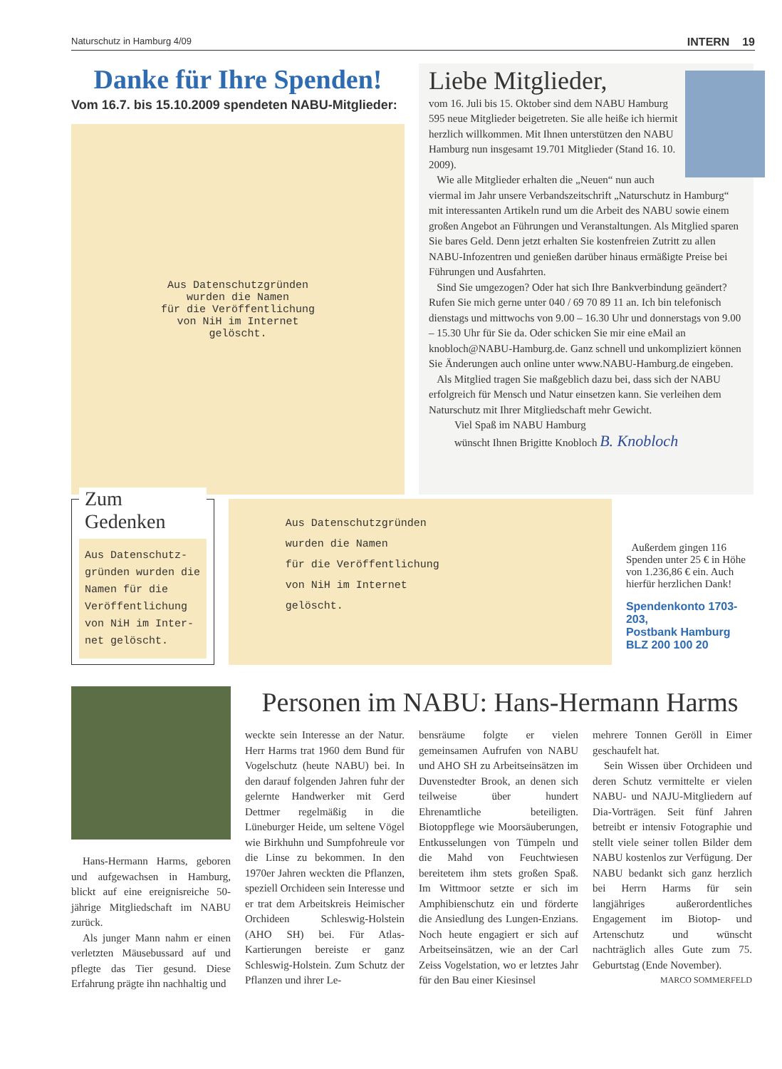Naturschutz in Hamburg 4/09 INTERN 19
Danke für Ihre Spenden!
Vom 16.7. bis 15.10.2009 spendeten NABU-Mitglieder:
Aus Datenschutzgründen
wurden die Namen
für die Veröffentlichung
von NiH im Internet
gelöscht.
Liebe Mitglieder,
vom 16. Juli bis 15. Oktober sind dem NABU Hamburg 595 neue Mitglieder beigetreten. Sie alle heiße ich hiermit herzlich willkommen. Mit Ihnen unterstützen den NABU Hamburg nun insgesamt 19.701 Mitglieder (Stand 16. 10. 2009).
Wie alle Mitglieder erhalten die „Neuen“ nun auch viermal im Jahr unsere Verbandszeitschrift „Naturschutz in Hamburg“ mit interessanten Artikeln rund um die Arbeit des NABU sowie einem großen Angebot an Führungen und Veranstaltungen. Als Mitglied sparen Sie bares Geld. Denn jetzt erhalten Sie kostenfreien Zutritt zu allen NABU-Infozentren und genießen darüber hinaus ermäßigte Preise bei Führungen und Ausfahrten.
Sind Sie umgezogen? Oder hat sich Ihre Bankverbindung geändert? Rufen Sie mich gerne unter 040 / 69 70 89 11 an. Ich bin telefonisch dienstags und mittwochs von 9.00 – 16.30 Uhr und donnerstags von 9.00 – 15.30 Uhr für Sie da. Oder schicken Sie mir eine eMail an knobloch@NABU-Hamburg.de. Ganz schnell und unkompliziert können Sie Änderungen auch online unter www.NABU-Hamburg.de eingeben.
Als Mitglied tragen Sie maßgeblich dazu bei, dass sich der NABU erfolgreich für Mensch und Natur einsetzen kann. Sie verleihen dem Naturschutz mit Ihrer Mitgliedschaft mehr Gewicht.
Viel Spaß im NABU Hamburg
wünscht Ihnen Brigitte Knobloch B. Knobloch
Zum Gedenken
Aus Datenschutz-gründen wurden die Namen für die Veröffentlichung von NiH im Inter-net gelöscht.
Aus Datenschutzgründen
wurden die Namen
für die Veröffentlichung
von NiH im Internet
gelöscht.
Außerdem gingen 116 Spenden unter 25 € in Höhe von 1.236,86 € ein. Auch hierfür herzlichen Dank!
Spendenkonto 1703-203,
Postbank Hamburg
BLZ 200 100 20
Hans-Hermann Harms, geboren und aufgewachsen in Hamburg, blickt auf eine ereignisreiche 50-jährige Mitgliedschaft im NABU zurück.
Als junger Mann nahm er einen verletzten Mäusebussard auf und pflegte das Tier gesund. Diese Erfahrung prägte ihn nachhaltig und
Personen im NABU: Hans-Hermann Harms
weckte sein Interesse an der Natur. Herr Harms trat 1960 dem Bund für Vogelschutz (heute NABU) bei. In den darauf folgenden Jahren fuhr der gelernte Handwerker mit Gerd Dettmer regelmäßig in die Lüneburger Heide, um seltene Vögel wie Birkhuhn und Sumpfohreule vor die Linse zu bekommen. In den 1970er Jahren weckten die Pflanzen, speziell Orchideen sein Interesse und er trat dem Arbeitskreis Heimischer Orchideen Schleswig-Holstein (AHO SH) bei. Für Atlas-Kartierungen bereiste er ganz Schleswig-Holstein. Zum Schutz der Pflanzen und ihrer Le-
bensräume folgte er vielen gemeinsamen Aufrufen von NABU und AHO SH zu Arbeitseinsätzen im Duvenstedter Brook, an denen sich teilweise über hundert Ehrenamtliche beteiligten. Biotoppflege wie Moorsäuberungen, Entkusselungen von Tümpeln und die Mahd von Feuchtwiesen bereitetem ihm stets großen Spaß. Im Wittmoor setzte er sich im Amphibienschutz ein und förderte die Ansiedlung des Lungen-Enzians. Noch heute engagiert er sich auf Arbeitseinsätzen, wie an der Carl Zeiss Vogelstation, wo er letztes Jahr für den Bau einer Kiesinsel
mehrere Tonnen Geröll in Eimer geschaufelt hat.
Sein Wissen über Orchideen und deren Schutz vermittelte er vielen NABU- und NAJU-Mitgliedern auf Dia-Vorträgen. Seit fünf Jahren betreibt er intensiv Fotographie und stellt viele seiner tollen Bilder dem NABU kostenlos zur Verfügung. Der NABU bedankt sich ganz herzlich bei Herrn Harms für sein langjähriges außerordentliches Engagement im Biotop- und Artenschutz und wünscht nachträglich alles Gute zum 75. Geburtstag (Ende November). MARCO SOMMERFELD